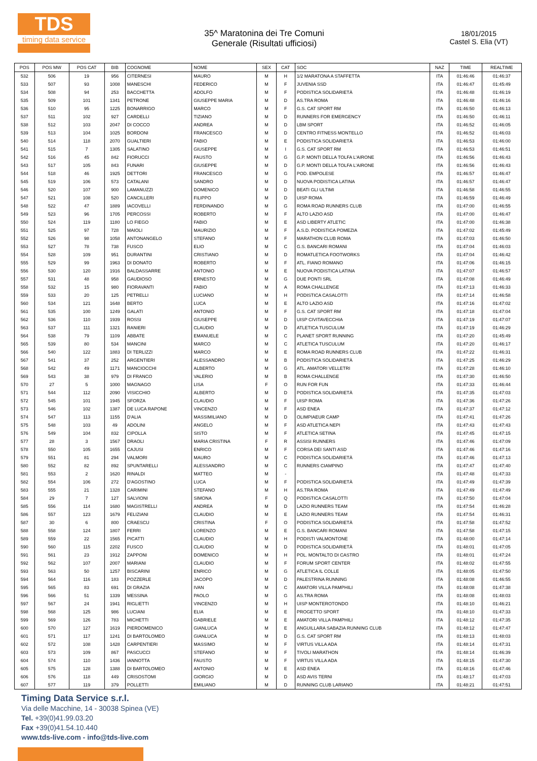TDS
timing data service
35^ Maratonina dei Tre Comuni
Generale (Risultati ufficiosi)
18/01/2015
Castel S. Elia (VT)
| POS | POS MW | POS CAT | BIB | COGNOME | NOME | SEX | CAT | SOC | NAZ | TIME | REALTIME |
| --- | --- | --- | --- | --- | --- | --- | --- | --- | --- | --- | --- |
| 532 | 506 | 19 | 956 | CITERNESI | MAURO | M | H | 1/2 MARATONA A STAFFETTA | ITA | 01:46:46 | 01:46:37 |
| 533 | 507 | 93 | 1008 | MANESCHI | FEDERICO | M | F | JUVENIA SSD | ITA | 01:46:47 | 01:45:49 |
| 534 | 508 | 94 | 253 | BACCHETTA | ADOLFO | M | F | PODISTICA SOLIDARIETÀ | ITA | 01:46:48 | 01:46:19 |
| 535 | 509 | 101 | 1341 | PETRONE | GIUSEPPE MARIA | M | D | AS.TRA ROMA | ITA | 01:46:48 | 01:46:16 |
| 536 | 510 | 95 | 1225 | BONARRIGO | MARCO | M | F | G.S. CAT SPORT RM | ITA | 01:46:50 | 01:46:13 |
| 537 | 511 | 102 | 927 | CARDELLI | TIZIANO | M | D | RUNNERS FOR EMERGENCY | ITA | 01:46:50 | 01:46:11 |
| 538 | 512 | 103 | 2047 | DI COCCO | ANDREA | M | D | LBM SPORT | ITA | 01:46:52 | 01:46:05 |
| 539 | 513 | 104 | 1025 | BORDONI | FRANCESCO | M | D | CENTRO FITNESS MONTELLO | ITA | 01:46:52 | 01:46:03 |
| 540 | 514 | 118 | 2070 | GUALTIERI | FABIO | M | E | PODISTICA SOLIDARIETÀ | ITA | 01:46:53 | 01:46:00 |
| 541 | 515 | 7 | 1305 | SALATINO | GIUSEPPE | M | I | G.S. CAT SPORT RM | ITA | 01:46:53 | 01:46:51 |
| 542 | 516 | 45 | 842 | FIORUCCI | FAUSTO | M | G | G.P. MONTI DELLA TOLFA L'AIRONE | ITA | 01:46:56 | 01:46:43 |
| 543 | 517 | 105 | 843 | FUNARI | GIUSEPPE | M | D | G.P. MONTI DELLA TOLFA L'AIRONE | ITA | 01:46:56 | 01:46:43 |
| 544 | 518 | 46 | 1925 | DETTORI | FRANCESCO | M | G | POD. EMPOLESE | ITA | 01:46:57 | 01:46:47 |
| 545 | 519 | 106 | 573 | CATALANI | SANDRO | M | D | NUOVA PODISTICA LATINA | ITA | 01:46:57 | 01:46:47 |
| 546 | 520 | 107 | 900 | LAMANUZZI | DOMENICO | M | D | BEATI GLI ULTIMI | ITA | 01:46:58 | 01:46:55 |
| 547 | 521 | 108 | 520 | CANCILLERI | FILIPPO | M | D | UISP ROMA | ITA | 01:46:59 | 01:46:49 |
| 548 | 522 | 47 | 1889 | IACOVELLI | FERDINANDO | M | G | ROMA ROAD RUNNERS CLUB | ITA | 01:47:00 | 01:46:55 |
| 549 | 523 | 96 | 1705 | PERCOSSI | ROBERTO | M | F | ALTO LAZIO ASD | ITA | 01:47:00 | 01:46:47 |
| 550 | 524 | 119 | 1180 | LO FIEGO | FABIO | M | E | ASD LIBERTY ATLETIC | ITA | 01:47:00 | 01:46:38 |
| 551 | 525 | 97 | 728 | MAIOLI | MAURIZIO | M | F | A.S.D. PODISTICA POMEZIA | ITA | 01:47:02 | 01:45:49 |
| 552 | 526 | 98 | 1058 | ANTONANGELO | STEFANO | M | F | MARATHON CLUB ROMA | ITA | 01:47:03 | 01:46:50 |
| 553 | 527 | 78 | 738 | FUSCO | ELIO | M | C | G.S. BANCARI ROMANI | ITA | 01:47:04 | 01:46:03 |
| 554 | 528 | 109 | 951 | DURANTINI | CRISTIANO | M | D | ROMATLETICA FOOTWORKS | ITA | 01:47:04 | 01:46:42 |
| 555 | 529 | 99 | 1963 | DI DONATO | ROBERTO | M | F | ATL. FIANO ROMANO | ITA | 01:47:06 | 01:46:15 |
| 556 | 530 | 120 | 1916 | BALDASSARRE | ANTONIO | M | E | NUOVA PODISTICA LATINA | ITA | 01:47:07 | 01:46:57 |
| 557 | 531 | 48 | 958 | GAUDIOSO | ERNESTO | M | G | DUE PONTI SRL | ITA | 01:47:08 | 01:46:49 |
| 558 | 532 | 15 | 980 | FIORAVANTI | FABIO | M | A | ROMA CHALLENGE | ITA | 01:47:13 | 01:46:33 |
| 559 | 533 | 20 | 125 | PETRELLI | LUCIANO | M | H | PODISTICA CASALOTTI | ITA | 01:47:14 | 01:46:58 |
| 560 | 534 | 121 | 1648 | BERTO | LUCA | M | E | ALTO LAZIO ASD | ITA | 01:47:16 | 01:47:02 |
| 561 | 535 | 100 | 1249 | GALATI | ANTONIO | M | F | G.S. CAT SPORT RM | ITA | 01:47:18 | 01:47:04 |
| 562 | 536 | 110 | 1939 | ROSSI | GIUSEPPE | M | D | UISP CIVITAVECCHIA | ITA | 01:47:19 | 01:47:07 |
| 563 | 537 | 111 | 1321 | RANIERI | CLAUDIO | M | D | ATLETICA TUSCULUM | ITA | 01:47:19 | 01:46:29 |
| 564 | 538 | 79 | 1109 | ABBATE | EMANUELE | M | C | PLANET SPORT RUNNING | ITA | 01:47:20 | 01:45:49 |
| 565 | 539 | 80 | 534 | MANCINI | MARCO | M | C | ATLETICA TUSCULUM | ITA | 01:47:20 | 01:46:17 |
| 566 | 540 | 122 | 1883 | DI TERLIZZI | MARCO | M | E | ROMA ROAD RUNNERS CLUB | ITA | 01:47:22 | 01:46:31 |
| 567 | 541 | 37 | 252 | ARGENTIERI | ALESSANDRO | M | B | PODISTICA SOLIDARIETÀ | ITA | 01:47:25 | 01:46:29 |
| 568 | 542 | 49 | 1171 | MANCIOCCHI | ALBERTO | M | G | ATL. AMATORI VELLETRI | ITA | 01:47:28 | 01:46:10 |
| 569 | 543 | 38 | 979 | DI FRANCO | VALERIO | M | B | ROMA CHALLENGE | ITA | 01:47:30 | 01:46:50 |
| 570 | 27 | 5 | 1000 | MAGNAGO | LISA | F | O | RUN FOR FUN | ITA | 01:47:33 | 01:46:44 |
| 571 | 544 | 112 | 2090 | VISICCHIO | ALBERTO | M | D | PODISTICA SOLIDARIETÀ | ITA | 01:47:35 | 01:47:03 |
| 572 | 545 | 101 | 1945 | SFORZA | CLAUDIO | M | F | UISP ROMA | ITA | 01:47:36 | 01:47:26 |
| 573 | 546 | 102 | 1387 | DE LUCA RAPONE | VINCENZO | M | F | ASD ENEA | ITA | 01:47:37 | 01:47:12 |
| 574 | 547 | 113 | 1155 | D'ALIA | MASSIMILIANO | M | D | OLIMPIAEUR CAMP | ITA | 01:47:41 | 01:47:26 |
| 575 | 548 | 103 | 49 | ADOLINI | ANGELO | M | F | ASD ATLETICA NEPI | ITA | 01:47:43 | 01:47:43 |
| 576 | 549 | 104 | 832 | CIPOLLA | SISTO | M | F | ATLETICA SETINA | ITA | 01:47:45 | 01:47:15 |
| 577 | 28 | 3 | 1567 | DRAOLI | MARIA CRISTINA | F | R | ASSISI RUNNERS | ITA | 01:47:46 | 01:47:09 |
| 578 | 550 | 105 | 1655 | CAJUSI | ENRICO | M | F | CORSA DEI SANTI ASD | ITA | 01:47:46 | 01:47:16 |
| 579 | 551 | 81 | 294 | VALMORI | MAURO | M | C | PODISTICA SOLIDARIETÀ | ITA | 01:47:46 | 01:47:13 |
| 580 | 552 | 82 | 892 | SPUNTARELLI | ALESSANDRO | M | C | RUNNERS CIAMPINO | ITA | 01:47:47 | 01:47:40 |
| 581 | 553 | 2 | 1620 | RINALDI | MATTEO | M | - | | ITA | 01:47:48 | 01:47:33 |
| 582 | 554 | 106 | 272 | D'AGOSTINO | LUCA | M | F | PODISTICA SOLIDARIETÀ | ITA | 01:47:49 | 01:47:39 |
| 583 | 555 | 21 | 1328 | CARIMINI | STEFANO | M | H | AS.TRA ROMA | ITA | 01:47:49 | 01:47:49 |
| 584 | 29 | 7 | 127 | SALVIONI | SIMONA | F | Q | PODISTICA CASALOTTI | ITA | 01:47:50 | 01:47:04 |
| 585 | 556 | 114 | 1680 | MAGISTRELLI | ANDREA | M | D | LAZIO RUNNERS TEAM | ITA | 01:47:54 | 01:46:28 |
| 586 | 557 | 123 | 1679 | FELIZIANI | CLAUDIO | M | E | LAZIO RUNNERS TEAM | ITA | 01:47:54 | 01:46:31 |
| 587 | 30 | 6 | 800 | CRAESCU | CRISTINA | F | O | PODISTICA SOLIDARIETÀ | ITA | 01:47:58 | 01:47:52 |
| 588 | 558 | 124 | 1807 | FERRI | LORENZO | M | E | G.S. BANCARI ROMANI | ITA | 01:47:58 | 01:47:15 |
| 589 | 559 | 22 | 1565 | PICATTI | CLAUDIO | M | H | PODISTI VALMONTONE | ITA | 01:48:00 | 01:47:14 |
| 590 | 560 | 115 | 2202 | FUSCO | CLAUDIO | M | D | PODISTICA SOLIDARIETÀ | ITA | 01:48:01 | 01:47:05 |
| 591 | 561 | 23 | 1912 | ZAPPONI | DOMENICO | M | H | POL. MONTALTO DI CASTRO | ITA | 01:48:01 | 01:47:24 |
| 592 | 562 | 107 | 2007 | MARIANI | CLAUDIO | M | F | FORUM SPORT CENTER | ITA | 01:48:02 | 01:47:55 |
| 593 | 563 | 50 | 1257 | BISCARINI | ENRICO | M | G | ATLETICA IL COLLE | ITA | 01:48:05 | 01:47:50 |
| 594 | 564 | 116 | 183 | POZZERLE | JACOPO | M | D | PALESTRINA RUNNING | ITA | 01:48:08 | 01:46:55 |
| 595 | 565 | 83 | 691 | DI GRAZIA | IVAN | M | C | AMATORI VILLA PAMPHILI | ITA | 01:48:08 | 01:47:38 |
| 596 | 566 | 51 | 1339 | MESSINA | PAOLO | M | G | AS.TRA ROMA | ITA | 01:48:08 | 01:48:03 |
| 597 | 567 | 24 | 1941 | RIGLIETTI | VINCENZO | M | H | UISP MONTEROTONDO | ITA | 01:48:10 | 01:46:21 |
| 598 | 568 | 125 | 986 | LUCIANI | ELIA | M | E | PROGETTO SPORT | ITA | 01:48:10 | 01:47:33 |
| 599 | 569 | 126 | 783 | MICHETTI | GABRIELE | M | E | AMATORI VILLA PAMPHILI | ITA | 01:48:12 | 01:47:35 |
| 600 | 570 | 127 | 1619 | PIERDOMENICO | GIANLUCA | M | E | ANGUILLARA SABAZIA RUNNING CLUB | ITA | 01:48:12 | 01:47:47 |
| 601 | 571 | 117 | 1241 | DI BARTOLOMEO | GIANLUCA | M | D | G.S. CAT SPORT RM | ITA | 01:48:13 | 01:48:03 |
| 602 | 572 | 108 | 1428 | CARPENTIERI | MASSIMO | M | F | VIRTUS VILLA ADA | ITA | 01:48:14 | 01:47:31 |
| 603 | 573 | 109 | 867 | PASCUCCI | STEFANO | M | F | TIVOLI MARATHON | ITA | 01:48:14 | 01:46:39 |
| 604 | 574 | 110 | 1436 | IANNOTTA | FAUSTO | M | F | VIRTUS VILLA ADA | ITA | 01:48:15 | 01:47:30 |
| 605 | 575 | 128 | 1388 | DI BARTOLOMEO | ANTONIO | M | E | ASD ENEA | ITA | 01:48:16 | 01:47:46 |
| 606 | 576 | 118 | 449 | CRISOSTOMI | GIORGIO | M | D | ASD AVIS TERNI | ITA | 01:48:17 | 01:47:03 |
| 607 | 577 | 119 | 379 | POLLETTI | EMILIANO | M | D | RUNNING CLUB LARIANO | ITA | 01:48:21 | 01:47:51 |
Timing Data Service s.r.l.
Via delle Macchine, 14 - 30038 Spinea (VE)
Tel. +39(0)41.99.03.20
Fax +39(0)41.54.10.440
www.tds-live.com - info@tds-live.com